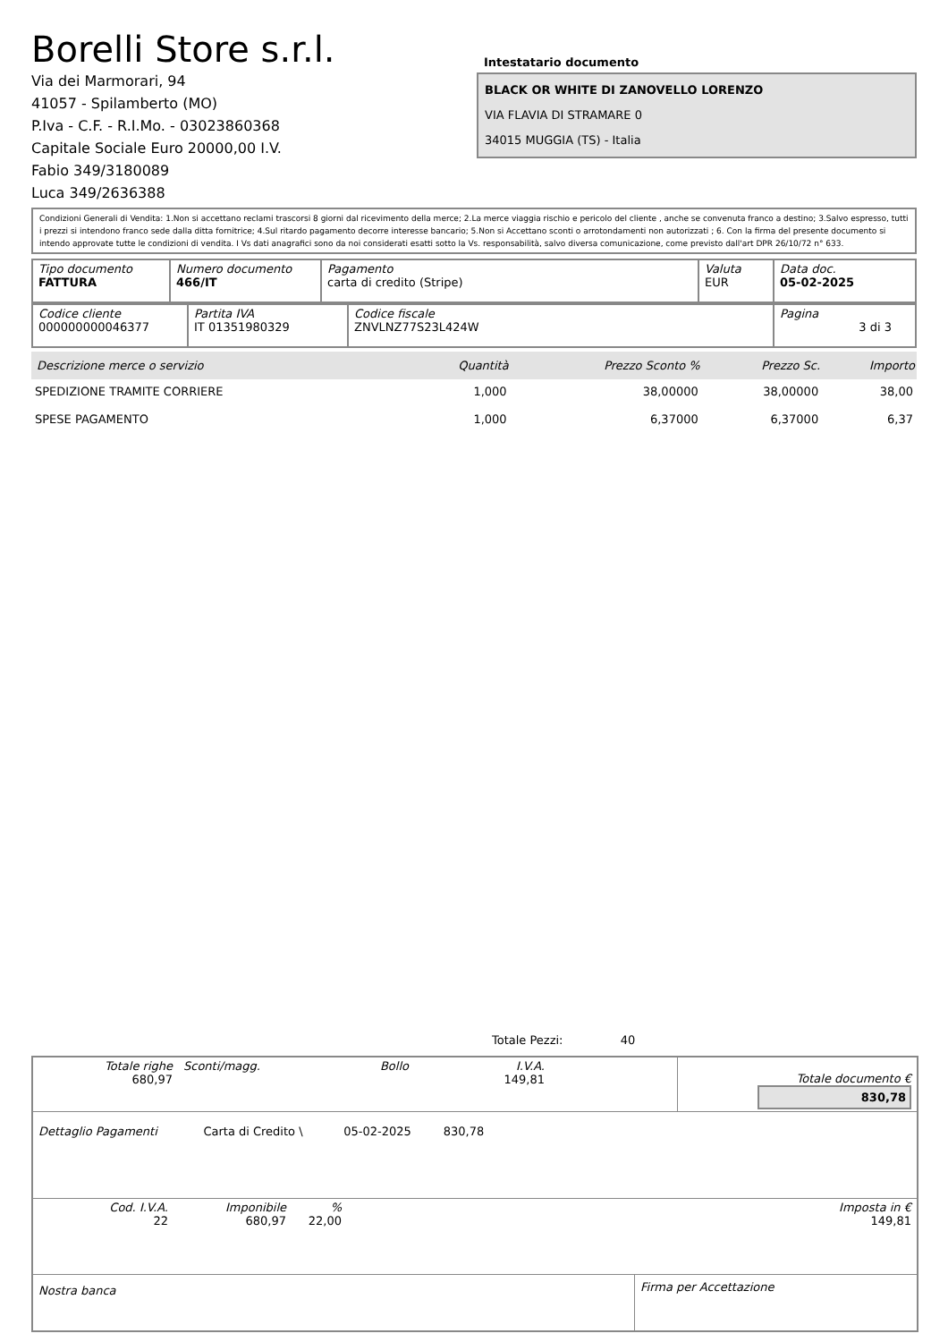Borelli Store s.r.l.
Via dei Marmorari, 94
41057 - Spilamberto (MO)
P.Iva - C.F. - R.I.Mo. - 03023860368
Capitale Sociale Euro 20000,00 I.V.
Fabio 349/3180089
Luca 349/2636388
Intestatario documento
BLACK OR WHITE DI ZANOVELLO LORENZO
VIA FLAVIA DI STRAMARE 0
34015 MUGGIA (TS) - Italia
Condizioni Generali di Vendita: 1.Non si accettano reclami trascorsi 8 giorni dal ricevimento della merce; 2.La merce viaggia rischio e pericolo del cliente , anche se convenuta franco a destino; 3.Salvo espresso, tutti i prezzi si intendono franco sede dalla ditta fornitrice; 4.Sul ritardo pagamento decorre interesse bancario; 5.Non si Accettano sconti o arrotondamenti non autorizzati ; 6. Con la firma del presente documento si intendo approvate tutte le condizioni di vendita. I Vs dati anagrafici sono da noi considerati esatti sotto la Vs. responsabilità, salvo diversa comunicazione, come previsto dall'art DPR 26/10/72 n° 633.
| Tipo documento FATTURA | Numero documento 466/IT | Pagamento carta di credito (Stripe) | Valuta EUR | Data doc. 05-02-2025 |
| Codice cliente 000000000046377 | Partita IVA IT 01351980329 | Codice fiscale ZNVLNZ77S23L424W | Pagina 3 di 3 |
| Descrizione merce o servizio | Quantità | Prezzo Sconto % | Prezzo Sc. | Importo |
| --- | --- | --- | --- | --- |
| SPEDIZIONE TRAMITE CORRIERE | 1,000 | 38,00000 | 38,00000 | 38,00 |
| SPESE PAGAMENTO | 1,000 | 6,37000 | 6,37000 | 6,37 |
Totale Pezzi: 40
| Totale righe 680,97 | Sconti/magg. | Bollo | I.V.A. 149,81 | | Totale documento € 830,78 |
| Dettaglio Pagamenti | Carta di Credito \ | 05-02-2025 | 830,78 | |
| Cod. I.V.A. 22 | Imponibile 680,97 | % 22,00 | | Imposta in € 149,81 |
| Nostra banca | Firma per Accettazione |